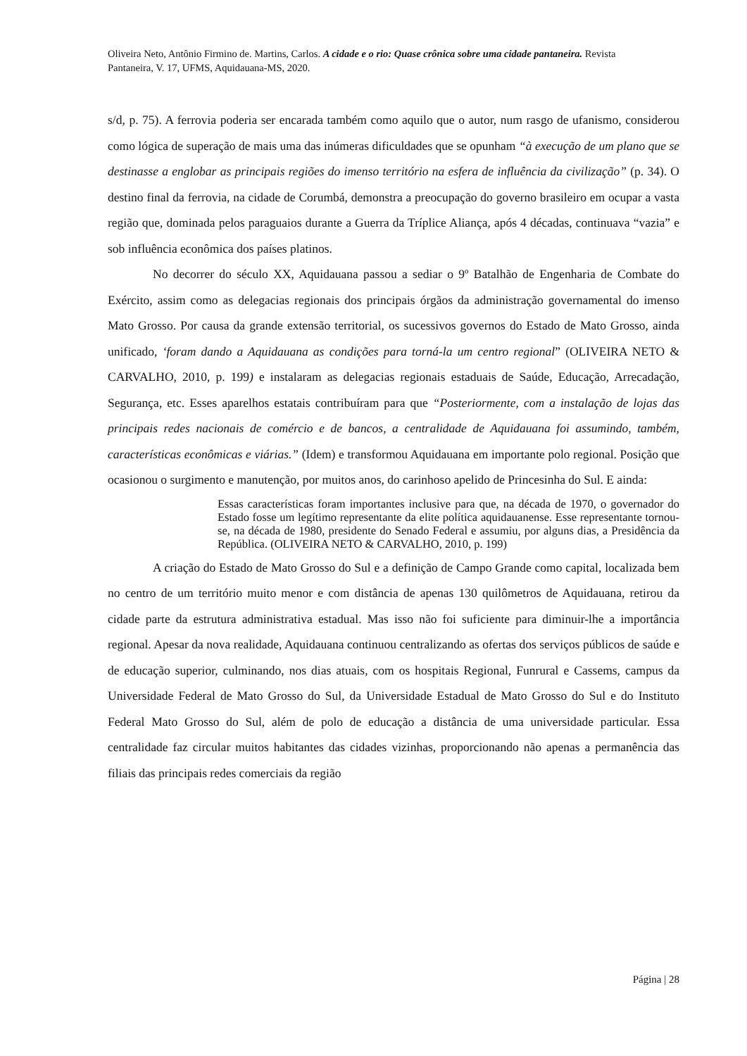Oliveira Neto, Antônio Firmino de. Martins, Carlos. A cidade e o rio: Quase crônica sobre uma cidade pantaneira. Revista Pantaneira, V. 17, UFMS, Aquidauana-MS, 2020.
s/d, p. 75). A ferrovia poderia ser encarada também como aquilo que o autor, num rasgo de ufanismo, considerou como lógica de superação de mais uma das inúmeras dificuldades que se opunham “à execução de um plano que se destinasse a englobar as principais regiões do imenso território na esfera de influência da civilização” (p. 34). O destino final da ferrovia, na cidade de Corumbá, demonstra a preocupação do governo brasileiro em ocupar a vasta região que, dominada pelos paraguaios durante a Guerra da Tríplice Aliança, após 4 décadas, continuava “vazia” e sob influência econômica dos países platinos.
No decorrer do século XX, Aquidauana passou a sediar o 9º Batalhão de Engenharia de Combate do Exército, assim como as delegacias regionais dos principais órgãos da administração governamental do imenso Mato Grosso. Por causa da grande extensão territorial, os sucessivos governos do Estado de Mato Grosso, ainda unificado, ‘foram dando a Aquidauana as condições para torná-la um centro regional” (OLIVEIRA NETO & CARVALHO, 2010, p. 199) e instalaram as delegacias regionais estaduais de Saúde, Educação, Arrecadação, Segurança, etc. Esses aparelhos estatais contribuíram para que “Posteriormente, com a instalação de lojas das principais redes nacionais de comércio e de bancos, a centralidade de Aquidauana foi assumindo, também, características econômicas e viárias.” (Idem) e transformou Aquidauana em importante polo regional. Posição que ocasionou o surgimento e manutenção, por muitos anos, do carinhoso apelido de Princesinha do Sul. E ainda:
Essas características foram importantes inclusive para que, na década de 1970, o governador do Estado fosse um legítimo representante da elite política aquidauanense. Esse representante tornou-se, na década de 1980, presidente do Senado Federal e assumiu, por alguns dias, a Presidência da República. (OLIVEIRA NETO & CARVALHO, 2010, p. 199)
A criação do Estado de Mato Grosso do Sul e a definição de Campo Grande como capital, localizada bem no centro de um território muito menor e com distância de apenas 130 quilômetros de Aquidauana, retirou da cidade parte da estrutura administrativa estadual. Mas isso não foi suficiente para diminuir-lhe a importância regional. Apesar da nova realidade, Aquidauana continuou centralizando as ofertas dos serviços públicos de saúde e de educação superior, culminando, nos dias atuais, com os hospitais Regional, Funrural e Cassems, campus da Universidade Federal de Mato Grosso do Sul, da Universidade Estadual de Mato Grosso do Sul e do Instituto Federal Mato Grosso do Sul, além de polo de educação a distância de uma universidade particular. Essa centralidade faz circular muitos habitantes das cidades vizinhas, proporcionando não apenas a permanência das filiais das principais redes comerciais da região
Página | 28